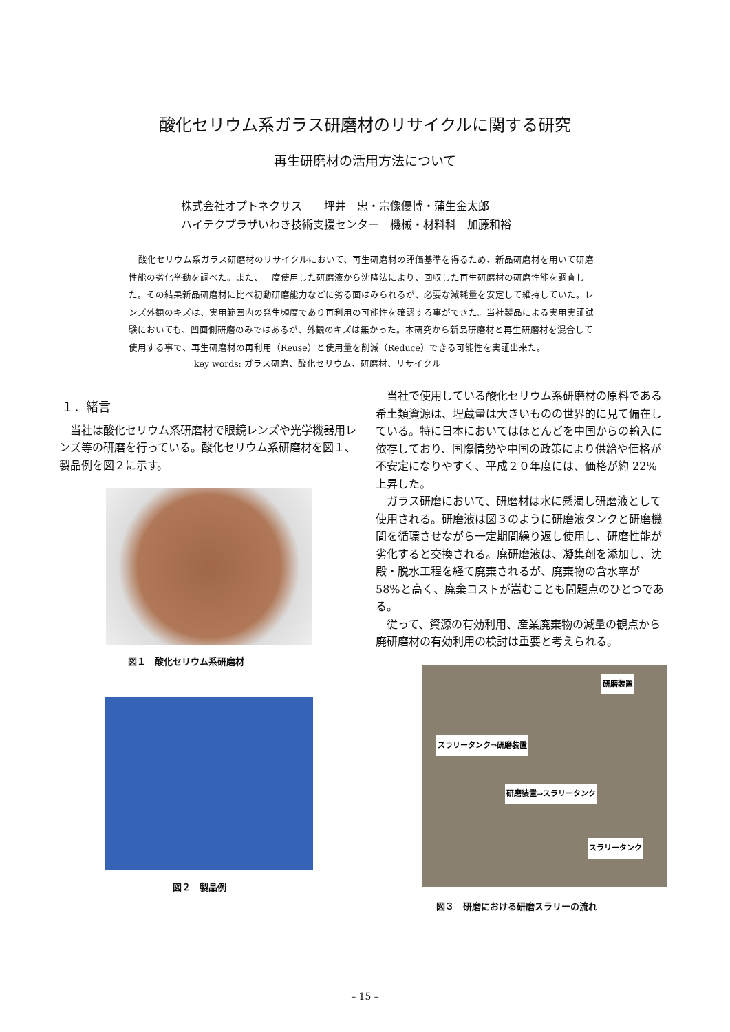酸化セリウム系ガラス研磨材のリサイクルに関する研究
再生研磨材の活用方法について
株式会社オプトネクサス　　坪井　忠・宗像優博・蒲生金太郎
ハイテクプラザいわき技術支援センター　機械・材料科　加藤和裕
酸化セリウム系ガラス研磨材のリサイクルにおいて、再生研磨材の評価基準を得るため、新品研磨材を用いて研磨性能の劣化挙動を調べた。また、一度使用した研磨液から沈降法により、回収した再生研磨材の研磨性能を調査した。その結果新品研磨材に比べ初動研磨能力などに劣る面はみられるが、必要な減耗量を安定して維持していた。レンズ外観のキズは、実用範囲内の発生頻度であり再利用の可能性を確認する事ができた。当社製品による実用実証試験においても、凹面側研磨のみではあるが、外観のキズは無かった。本研究から新品研磨材と再生研磨材を混合して使用する事で、再生研磨材の再利用（Reuse）と使用量を削減（Reduce）できる可能性を実証出来た。
key words: ガラス研磨、酸化セリウム、研磨材、リサイクル
１．緒言
当社は酸化セリウム系研磨材で眼鏡レンズや光学機器用レンズ等の研磨を行っている。酸化セリウム系研磨材を図１、製品例を図２に示す。
図１　酸化セリウム系研磨材
図２　製品例
当社で使用している酸化セリウム系研磨材の原料である希土類資源は、埋蔵量は大きいものの世界的に見て偏在している。特に日本においてはほとんどを中国からの輸入に依存しており、国際情勢や中国の政策により供給や価格が不安定になりやすく、平成２０年度には、価格が約 22%上昇した。
ガラス研磨において、研磨材は水に懸濁し研磨液として使用される。研磨液は図３のように研磨液タンクと研磨機間を循環させながら一定期間繰り返し使用し、研磨性能が劣化すると交換される。廃研磨液は、凝集剤を添加し、沈殿・脱水工程を経て廃棄されるが、廃棄物の含水率が 58%と高く、廃棄コストが嵩むことも問題点のひとつである。
従って、資源の有効利用、産業廃棄物の減量の観点から廃研磨材の有効利用の検討は重要と考えられる。
研磨装置
スラリータンク⇒研磨装置
研磨装置⇒スラリータンク
スラリータンク
図３　研磨における研磨スラリーの流れ
– 15 –